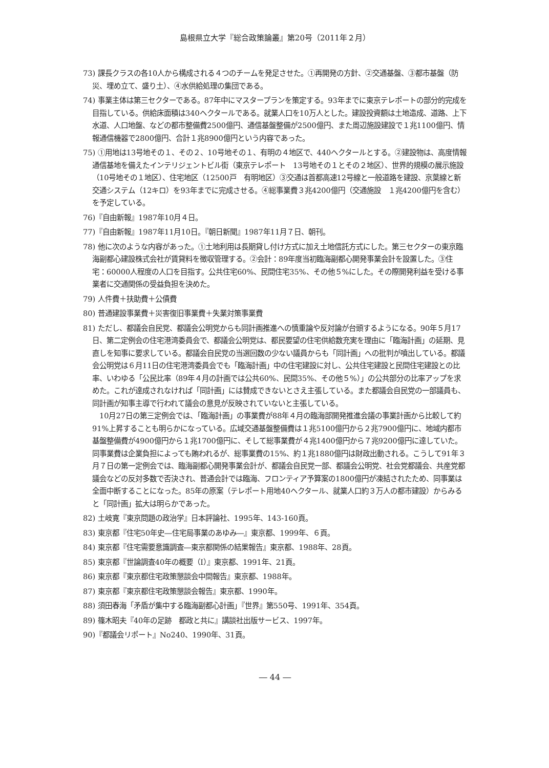島根県立大学『総合政策論叢』第20号（2011年２月）
73) 課長クラスの各10人から構成される４つのチームを発足させた。①再開発の方針、②交通基盤、③都市基盤（防災、埋め立て、盛り土）、④水供給処理の集団である。
74) 事業主体は第三セクターである。87年中にマスタープランを策定する。93年までに東京テレポートの部分的完成を目指している。供給床面積は340ヘクタールである。就業人口を10万人とした。建設投資額は土地造成、道路、上下水道、人口地盤、などの都市整備費2500億円、通信基盤整備が2500億円、また周辺施設建設で１兆1100億円、情報通信機器で2800億円、合計１兆8900億円という内容であった。
75) ①用地は13号地その１、その２、10号地その１、有明の４地区で、440ヘクタールとする。②建設物は、高度情報通信基地を備えたインテリジェントビル街（東京テレポート　13号地その１とその２地区）、世界的規模の展示施設（10号地その１地区）、住宅地区（12500戸　有明地区）③交通は首都高速12号線と一般道路を建設、京葉線と新交通システム（12キロ）を93年までに完成させる。④総事業費３兆4200億円（交通施設　１兆4200億円を含む）を予定している。
76)『自由新報』1987年10月４日。
77)『自由新報』1987年11月10日。『朝日新聞』1987年11月７日、朝刊。
78) 他に次のような内容があった。①土地利用は長期貸し付け方式に加え土地信託方式にした。第三セクターの東京臨海副都心建設株式会社が賃貸料を徴収管理する。②会計：89年度当初臨海副都心開発事業会計を設置した。③住宅：60000人程度の人口を目指す。公共住宅60%、民間住宅35%、その他５%にした。その際開発利益を受ける事業者に交通関係の受益負担を決めた。
79) 人件費＋扶助費＋公債費
80) 普通建設事業費＋災害復旧事業費＋失業対策事業費
81) ただし、都議会自民党、都議会公明党からも同計画推進への慎重論や反対論が台頭するようになる。90年５月17日、第二定例会の住宅港湾委員会で、都議会公明党は、都民要望の住宅供給数充実を理由に「臨海計画」の延期、見直しを知事に要求している。都議会自民党の当選回数の少ない議員からも「同計画」への批判が噴出している。都議会公明党は６月11日の住宅港湾委員会でも「臨海計画」中の住宅建設に対し、公共住宅建設と民間住宅建設との比率、いわゆる「公民比率（89年４月の計画では公共60%、民間35%、その他５%）」の公共部分の比率アップを求めた。これが達成されなければ「同計画」には賛成できないとさえ主張している。また都議会自民党の一部議員も、同計画が知事主導で行われて議会の意見が反映されていないと主張している。
　10月27日の第三定例会では、「臨海計画」の事業費が88年４月の臨海部開発推進会議の事業計画から比較して約91%上昇することも明らかになっている。広域交通基盤整備費は１兆5100億円から２兆7900億円に、地域内都市基盤整備費が4900億円から１兆1700億円に、そして総事業費が４兆1400億円から７兆9200億円に達していた。同事業費は企業負担によっても賄われるが、総事業費の15%、約１兆1880億円は財政出動される。こうして91年３月７日の第一定例会では、臨海副都心開発事業会計が、都議会自民党一部、都議会公明党、社会党都議会、共産党都議会などの反対多数で否決され、普通会計では臨海、フロンティア予算案の1800億円が凍結されたため、同事業は全面中断することになった。85年の原案（テレポート用地40ヘクタール、就業人口約３万人の都市建設）からみると「同計画」拡大は明らかであった。
82) 土岐寛『東京問題の政治学』日本評論社、1995年、143-160頁。
83) 東京都『住宅50年史―住宅局事業のあゆみ―』東京都、1999年、６頁。
84) 東京都『住宅需要意識調査―東京都関係の結果報告』東京都、1988年、28頁。
85) 東京都『世論調査40年の概要（Ⅰ）』東京都、1991年、21頁。
86) 東京都『東京都住宅政策懇談会中間報告』東京都、1988年。
87) 東京都『東京都住宅政策懇談会報告』東京都、1990年。
88) 須田春海「矛盾が集中する臨海副都心計画」『世界』第550号、1991年、354頁。
89) 篠木昭夫『40年の足跡　都政と共に』講談社出版サービス、1997年。
90)『都議会リポート』No240、1990年、31頁。
― 44 ―